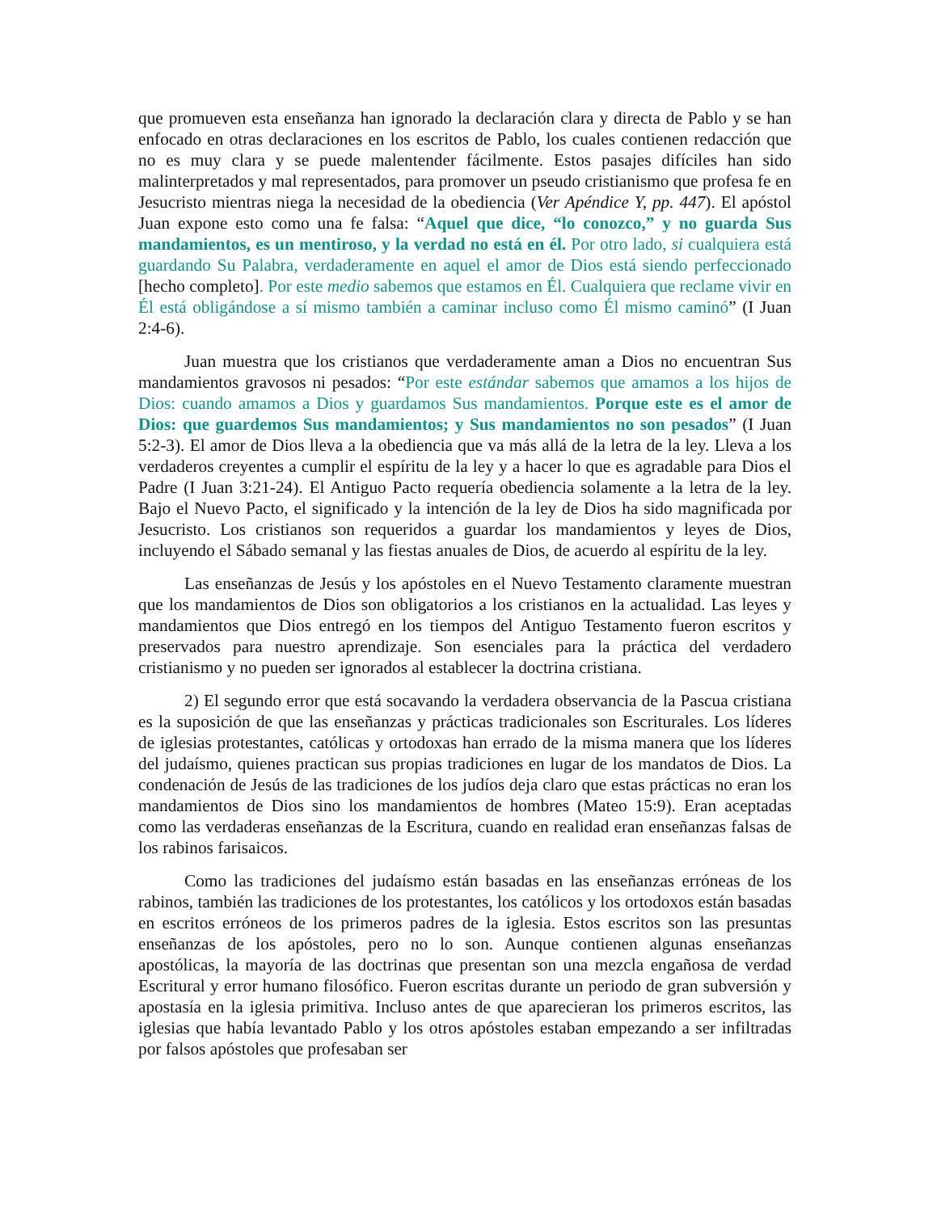que promueven esta enseñanza han ignorado la declaración clara y directa de Pablo y se han enfocado en otras declaraciones en los escritos de Pablo, los cuales contienen redacción que no es muy clara y se puede malentender fácilmente. Estos pasajes difíciles han sido malinterpretados y mal representados, para promover un pseudo cristianismo que profesa fe en Jesucristo mientras niega la necesidad de la obediencia (Ver Apéndice Y, pp. 447). El apóstol Juan expone esto como una fe falsa: “Aquel que dice, “lo conozco,” y no guarda Sus mandamientos, es un mentiroso, y la verdad no está en él. Por otro lado, si cualquiera está guardando Su Palabra, verdaderamente en aquel el amor de Dios está siendo perfeccionado [hecho completo]. Por este medio sabemos que estamos en Él. Cualquiera que reclame vivir en Él está obligándose a sí mismo también a caminar incluso como Él mismo caminó” (I Juan 2:4-6).
Juan muestra que los cristianos que verdaderamente aman a Dios no encuentran Sus mandamientos gravosos ni pesados: “Por este estándar sabemos que amamos a los hijos de Dios: cuando amamos a Dios y guardamos Sus mandamientos. Porque este es el amor de Dios: que guardemos Sus mandamientos; y Sus mandamientos no son pesados” (I Juan 5:2-3). El amor de Dios lleva a la obediencia que va más allá de la letra de la ley. Lleva a los verdaderos creyentes a cumplir el espíritu de la ley y a hacer lo que es agradable para Dios el Padre (I Juan 3:21-24). El Antiguo Pacto requería obediencia solamente a la letra de la ley. Bajo el Nuevo Pacto, el significado y la intención de la ley de Dios ha sido magnificada por Jesucristo. Los cristianos son requeridos a guardar los mandamientos y leyes de Dios, incluyendo el Sábado semanal y las fiestas anuales de Dios, de acuerdo al espíritu de la ley.
Las enseñanzas de Jesús y los apóstoles en el Nuevo Testamento claramente muestran que los mandamientos de Dios son obligatorios a los cristianos en la actualidad. Las leyes y mandamientos que Dios entregó en los tiempos del Antiguo Testamento fueron escritos y preservados para nuestro aprendizaje. Son esenciales para la práctica del verdadero cristianismo y no pueden ser ignorados al establecer la doctrina cristiana.
2) El segundo error que está socavando la verdadera observancia de la Pascua cristiana es la suposición de que las enseñanzas y prácticas tradicionales son Escriturales. Los líderes de iglesias protestantes, católicas y ortodoxas han errado de la misma manera que los líderes del judaísmo, quienes practican sus propias tradiciones en lugar de los mandatos de Dios. La condenación de Jesús de las tradiciones de los judíos deja claro que estas prácticas no eran los mandamientos de Dios sino los mandamientos de hombres (Mateo 15:9). Eran aceptadas como las verdaderas enseñanzas de la Escritura, cuando en realidad eran enseñanzas falsas de los rabinos farisaicos.
Como las tradiciones del judaísmo están basadas en las enseñanzas erróneas de los rabinos, también las tradiciones de los protestantes, los católicos y los ortodoxos están basadas en escritos erróneos de los primeros padres de la iglesia. Estos escritos son las presuntas enseñanzas de los apóstoles, pero no lo son. Aunque contienen algunas enseñanzas apostólicas, la mayoría de las doctrinas que presentan son una mezcla engañosa de verdad Escritural y error humano filosófico. Fueron escritas durante un periodo de gran subversión y apostasía en la iglesia primitiva. Incluso antes de que aparecieran los primeros escritos, las iglesias que había levantado Pablo y los otros apóstoles estaban empezando a ser infiltradas por falsos apóstoles que profesaban ser